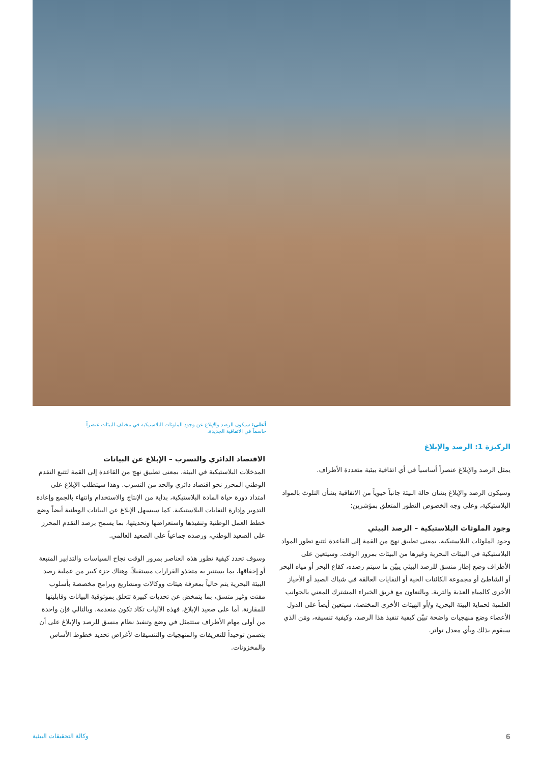أعلى: سيكون الرصد والإبلاغ عن وجود الملوثات البلاستيكية في مختلف البيئات عنصراً حاسماً في الاتفاقية الجديدة.
الركيزة 1: الرصد والإبلاغ
يمثل الرصد والإبلاغ عنصراً أساسياً في أي اتفاقية بيئية متعددة الأطراف.
وسيكون الرصد والإبلاغ بشان حالة البيئة جانباً حيوياً من الاتفاقية بشأن التلوث بالمواد البلاستيكية، وعلى وجه الخصوص التطور المتعلق بمؤشرين:
وجود الملوثات البلاستيكية – الرصد البيئي
وجود الملوثات البلاستيكية، بمعنى تطبيق نهج من القمة إلى القاعدة لتتبع تطور المواد البلاستيكية في البيئات البحرية وغيرها من البيئات بمرور الوقت. وسيتعين على الأطراف وضع إطار منسق للرصد البيئي يبيّن ما سيتم رصده، كقاع البحر أو مياه البحر أو الشاطئ أو مجموعة الكائنات الحية أو النفايات العالقة في شباك الصيد أو الأحياز الأخرى كالمياه العذبة والتربة. وبالتعاون مع فريق الخبراء المشترك المعني بالجوانب العلمية لحماية البيئة البحرية و/أو الهيئات الأخرى المختصة، سيتعين أيضاً على الدول الأعضاء وضع منهجيات واضحة تبيّن كيفية تنفيذ هذا الرصد، وكيفية تنسيقه، ومَن الذي سيقوم بذلك وبأي معدل تواتر.
الاقتصاد الدائري والتسرب – الإبلاغ عن البيانات
المدخلات البلاستيكية في البيئة، بمعنى تطبيق نهج من القاعدة إلى القمة لتتبع التقدم الوطني المحرز نحو اقتصاد دائري والحد من التسرب. وهذا سيتطلب الإبلاغ على امتداد دورة حياة المادة البلاستيكية، بداية من الإنتاج والاستخدام وانتهاء بالجمع وإعادة التدوير وإدارة النفايات البلاستيكية. كما سيسهل الإبلاغ عن البيانات الوطنية أيضاً وضع خطط العمل الوطنية وتنفيذها واستعراضها وتحديثها، بما يسمح برصد التقدم المحرز على الصعيد الوطني، ورصده جماعياً على الصعيد العالمي.
وسوف تحدد كيفية تطور هذه العناصر بمرور الوقت نجاح السياسات والتدابير المتبعة أو إخفاقها، بما يستنير به متخذو القرارات مستقبلاً. وهناك جزء كبير من عملية رصد البيئة البحرية يتم حالياً بمعرفة هيئات ووكالات ومشاريع وبرامج مخصصة بأسلوب مفتت وغير متسق، بما يتمخض عن تحديات كبيرة تتعلق بموثوقية البيانات وقابليتها للمقارنة. أما على صعيد الإبلاغ، فهذه الآليات تكاد تكون منعدمة. وبالتالي فإن واحدة من أولى مهام الأطراف ستتمثل في وضع وتنفيذ نظام منسق للرصد والإبلاغ على أن يتضمن توحيداً للتعريفات والمنهجيات والتنسيقات لأغراض تحديد خطوط الأساس والمخزونات.
6 وكالة التحقيقات البيئية